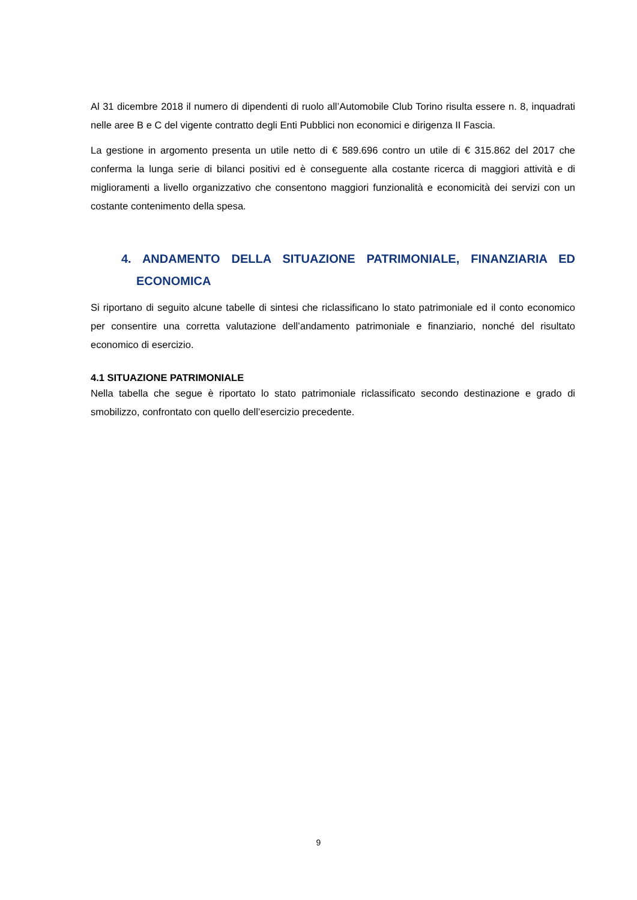Al 31 dicembre 2018 il numero di dipendenti di ruolo all’Automobile Club Torino risulta essere n. 8, inquadrati nelle aree B e C del vigente contratto degli Enti Pubblici non economici e dirigenza II Fascia.
La gestione in argomento presenta un utile netto di € 589.696 contro un utile di € 315.862 del 2017 che conferma la lunga serie di bilanci positivi ed è conseguente alla costante ricerca di maggiori attività e di miglioramenti a livello organizzativo che consentono maggiori funzionalità e economicità dei servizi con un costante contenimento della spesa.
4. ANDAMENTO DELLA SITUAZIONE PATRIMONIALE, FINANZIARIA ED ECONOMICA
Si riportano di seguito alcune tabelle di sintesi che riclassificano lo stato patrimoniale ed il conto economico per consentire una corretta valutazione dell’andamento patrimoniale e finanziario, nonché del risultato economico di esercizio.
4.1 SITUAZIONE PATRIMONIALE
Nella tabella che segue è riportato lo stato patrimoniale riclassificato secondo destinazione e grado di smobilizzo, confrontato con quello dell’esercizio precedente.
9